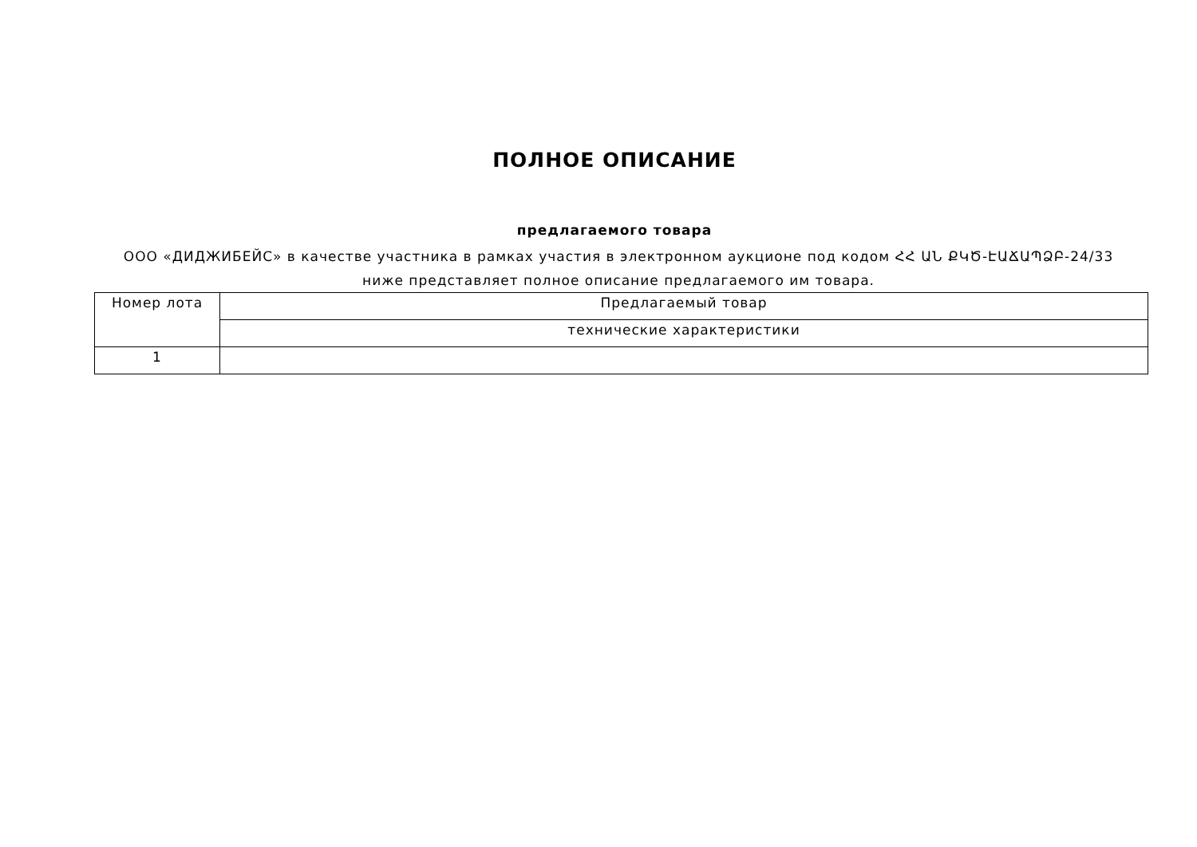ПОЛНОЕ ОПИСАНИЕ
предлагаемого товара
ООО «ДИДЖИБЕЙС» в качестве участника в рамках участия в электронном аукционе под кодом ՀՀ ԱՆ ՔԿԾ-ԷԱՃԱՊՁԲ-24/33 ниже представляет полное описание предлагаемого им товара.
| Номер лота | Предлагаемый товар |
| --- | --- |
| | технические характеристики |
| 1 | |